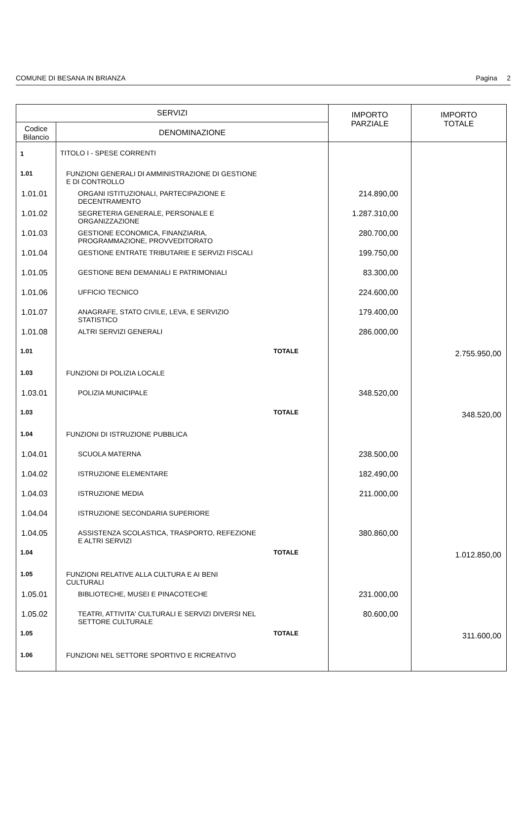COMUNE DI BESANA IN BRIANZA Pagina 2
| SERVIZI | | IMPORTO PARZIALE | IMPORTO TOTALE |
| --- | --- | --- | --- |
| Codice Bilancio | DENOMINAZIONE | | |
| 1 | TITOLO I - SPESE CORRENTI | | |
| 1.01 | FUNZIONI GENERALI DI AMMINISTRAZIONE DI GESTIONE E DI CONTROLLO | | |
| 1.01.01 | ORGANI ISTITUZIONALI, PARTECIPAZIONE E DECENTRAMENTO | 214.890,00 | |
| 1.01.02 | SEGRETERIA GENERALE, PERSONALE E ORGANIZZAZIONE | 1.287.310,00 | |
| 1.01.03 | GESTIONE ECONOMICA, FINANZIARIA, PROGRAMMAZIONE, PROVVEDITORATO | 280.700,00 | |
| 1.01.04 | GESTIONE ENTRATE TRIBUTARIE E SERVIZI FISCALI | 199.750,00 | |
| 1.01.05 | GESTIONE BENI DEMANIALI E PATRIMONIALI | 83.300,00 | |
| 1.01.06 | UFFICIO TECNICO | 224.600,00 | |
| 1.01.07 | ANAGRAFE, STATO CIVILE, LEVA, E SERVIZIO STATISTICO | 179.400,00 | |
| 1.01.08 | ALTRI SERVIZI GENERALI | 286.000,00 | |
| 1.01 | TOTALE | | 2.755.950,00 |
| 1.03 | FUNZIONI DI POLIZIA LOCALE | | |
| 1.03.01 | POLIZIA MUNICIPALE | 348.520,00 | |
| 1.03 | TOTALE | | 348.520,00 |
| 1.04 | FUNZIONI DI ISTRUZIONE PUBBLICA | | |
| 1.04.01 | SCUOLA MATERNA | 238.500,00 | |
| 1.04.02 | ISTRUZIONE ELEMENTARE | 182.490,00 | |
| 1.04.03 | ISTRUZIONE MEDIA | 211.000,00 | |
| 1.04.04 | ISTRUZIONE SECONDARIA SUPERIORE | | |
| 1.04.05 | ASSISTENZA SCOLASTICA, TRASPORTO, REFEZIONE E ALTRI SERVIZI | 380.860,00 | |
| 1.04 | TOTALE | | 1.012.850,00 |
| 1.05 | FUNZIONI RELATIVE ALLA CULTURA E AI BENI CULTURALI | | |
| 1.05.01 | BIBLIOTECHE, MUSEI E PINACOTECHE | 231.000,00 | |
| 1.05.02 | TEATRI, ATTIVITA' CULTURALI E SERVIZI DIVERSI NEL SETTORE CULTURALE | 80.600,00 | |
| 1.05 | TOTALE | | 311.600,00 |
| 1.06 | FUNZIONI NEL SETTORE SPORTIVO E RICREATIVO | | |